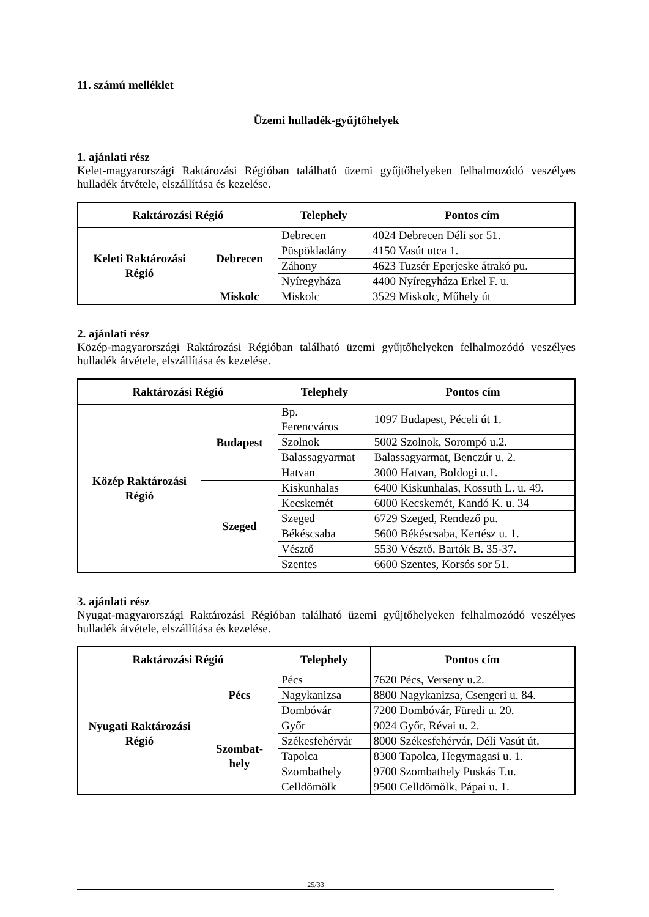11. számú melléklet
Üzemi hulladék-gyűjtőhelyek
1. ajánlati rész
Kelet-magyarországi Raktározási Régióban található üzemi gyűjtőhelyeken felhalmozódó veszélyes hulladék átvétele, elszállítása és kezelése.
| Raktározási Régió | | Telephely | Pontos cím |
| --- | --- | --- | --- |
| Keleti Raktározási Régió | Debrecen | Debrecen | 4024 Debrecen Déli sor 51. |
| | | Püspökladány | 4150 Vasút utca 1. |
| | | Záhony | 4623 Tuzsér Eperjeske átrakó pu. |
| | | Nyíregyháza | 4400 Nyíregyháza Erkel F. u. |
| | Miskolc | Miskolc | 3529 Miskolc, Műhely út |
2. ajánlati rész
Közép-magyarországi Raktározási Régióban található üzemi gyűjtőhelyeken felhalmozódó veszélyes hulladék átvétele, elszállítása és kezelése.
| Raktározási Régió | | Telephely | Pontos cím |
| --- | --- | --- | --- |
| Közép Raktározási Régió | Budapest | Bp. Ferencváros | 1097 Budapest, Péceli út 1. |
| | | Szolnok | 5002 Szolnok, Sorompó u.2. |
| | | Balassagyarmat | Balassagyarmat, Benczúr u. 2. |
| | | Hatvan | 3000 Hatvan, Boldogi u.1. |
| | Szeged | Kiskunhalas | 6400 Kiskunhalas, Kossuth L. u. 49. |
| | | Kecskemét | 6000 Kecskemét, Kandó K. u. 34 |
| | | Szeged | 6729 Szeged, Rendező pu. |
| | | Békéscsaba | 5600 Békéscsaba, Kertész u. 1. |
| | | Vésztő | 5530 Vésztő, Bartók B. 35-37. |
| | | Szentes | 6600 Szentes, Korsós sor 51. |
3. ajánlati rész
Nyugat-magyarországi Raktározási Régióban található üzemi gyűjtőhelyeken felhalmozódó veszélyes hulladék átvétele, elszállítása és kezelése.
| Raktározási Régió | | Telephely | Pontos cím |
| --- | --- | --- | --- |
| Nyugati Raktározási Régió | Pécs | Pécs | 7620 Pécs, Verseny u.2. |
| | | Nagykanizsa | 8800 Nagykanizsa, Csengeri u. 84. |
| | | Dombóvár | 7200 Dombóvár, Füredi u. 20. |
| | Szombat- hely | Győr | 9024 Győr, Révai u. 2. |
| | | Székesfehérvár | 8000 Székesfehérvár, Déli Vasút út. |
| | | Tapolca | 8300 Tapolca, Hegymagasi u. 1. |
| | | Szombathely | 9700 Szombathely Puskás T.u. |
| | | Celldömölk | 9500 Celldömölk, Pápai u. 1. |
25/33